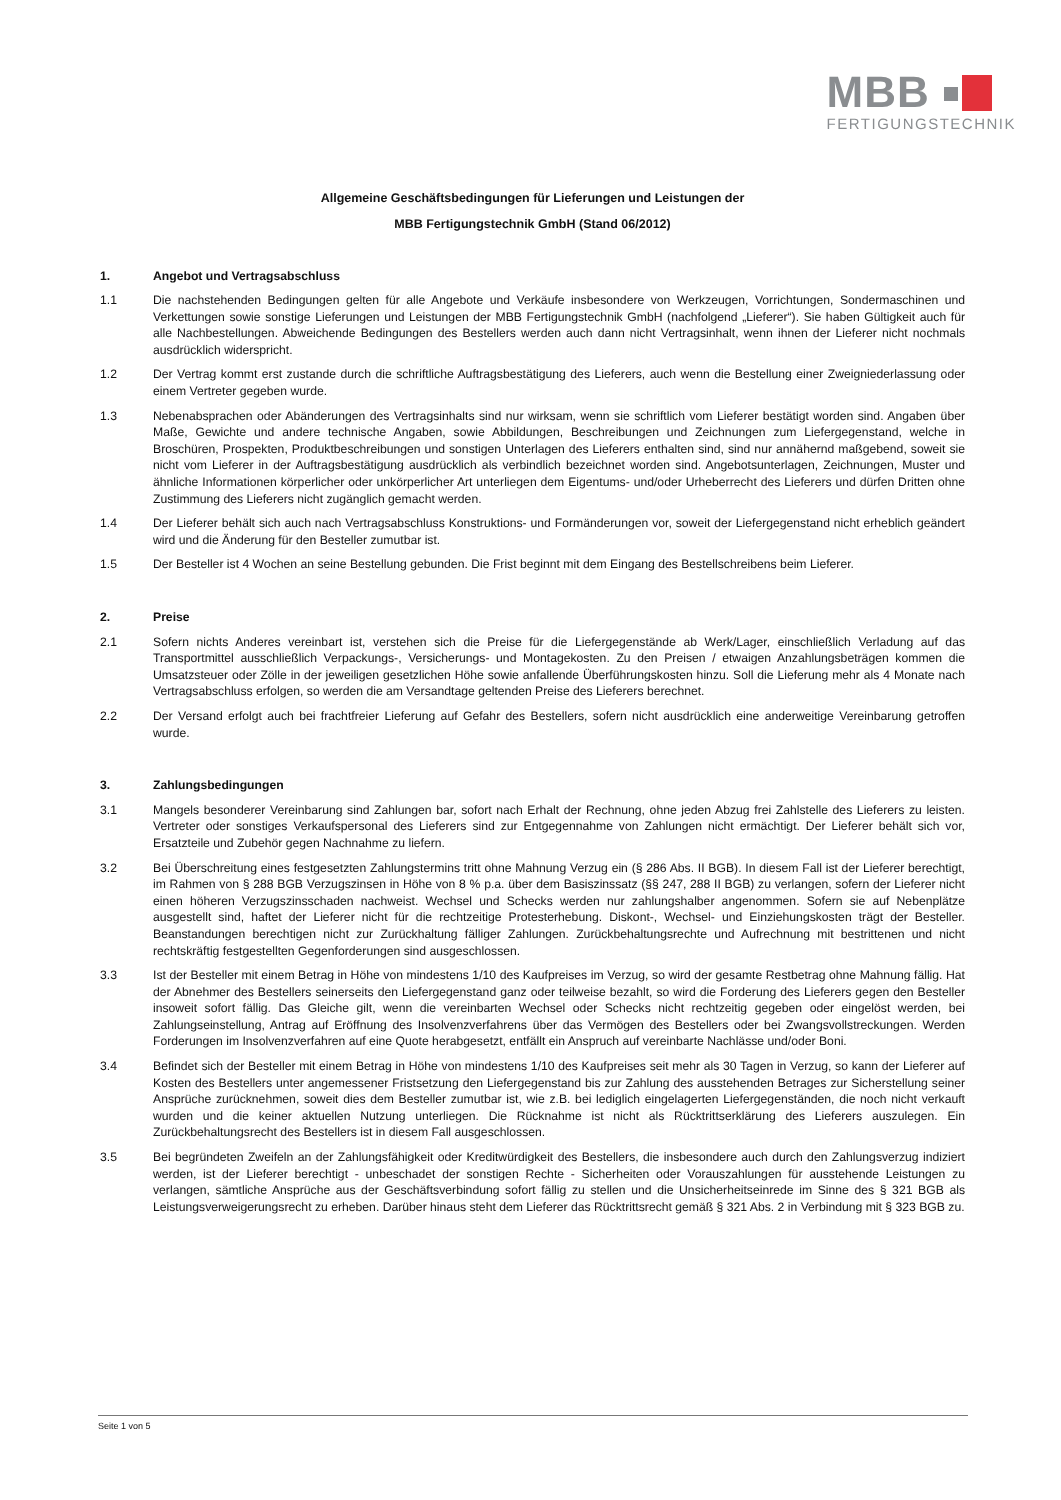MBB
FERTIGUNGSTECHNIK
Allgemeine Geschäftsbedingungen für Lieferungen und Leistungen der
MBB Fertigungstechnik GmbH (Stand 06/2012)
1. Angebot und Vertragsabschluss
1.1 Die nachstehenden Bedingungen gelten für alle Angebote und Verkäufe insbesondere von Werkzeugen, Vorrichtungen, Sondermaschinen und Verkettungen sowie sonstige Lieferungen und Leistungen der MBB Fertigungstechnik GmbH (nachfolgend „Lieferer“). Sie haben Gültigkeit auch für alle Nachbestellungen. Abweichende Bedingungen des Bestellers werden auch dann nicht Vertragsinhalt, wenn ihnen der Lieferer nicht nochmals ausdrücklich widerspricht.
1.2 Der Vertrag kommt erst zustande durch die schriftliche Auftragsbestätigung des Lieferers, auch wenn die Bestellung einer Zweigniederlassung oder einem Vertreter gegeben wurde.
1.3 Nebenabsprachen oder Abänderungen des Vertragsinhalts sind nur wirksam, wenn sie schriftlich vom Lieferer bestätigt worden sind. Angaben über Maße, Gewichte und andere technische Angaben, sowie Abbildungen, Beschreibungen und Zeichnungen zum Liefergegenstand, welche in Broschüren, Prospekten, Produktbeschreibungen und sonstigen Unterlagen des Lieferers enthalten sind, sind nur annähernd maßgebend, soweit sie nicht vom Lieferer in der Auftragsbestätigung ausdrücklich als verbindlich bezeichnet worden sind. Angebotsunterlagen, Zeichnungen, Muster und ähnliche Informationen körperlicher oder unkörperlicher Art unterliegen dem Eigentums- und/oder Urheberrecht des Lieferers und dürfen Dritten ohne Zustimmung des Lieferers nicht zugänglich gemacht werden.
1.4 Der Lieferer behält sich auch nach Vertragsabschluss Konstruktions- und Formänderungen vor, soweit der Liefergegenstand nicht erheblich geändert wird und die Änderung für den Besteller zumutbar ist.
1.5 Der Besteller ist 4 Wochen an seine Bestellung gebunden. Die Frist beginnt mit dem Eingang des Bestellschreibens beim Lieferer.
2. Preise
2.1 Sofern nichts Anderes vereinbart ist, verstehen sich die Preise für die Liefergegenstände ab Werk/Lager, einschließlich Verladung auf das Transportmittel ausschließlich Verpackungs-, Versicherungs- und Montagekosten. Zu den Preisen / etwaigen Anzahlungsbeträgen kommen die Umsatzsteuer oder Zölle in der jeweiligen gesetzlichen Höhe sowie anfallende Überführungskosten hinzu. Soll die Lieferung mehr als 4 Monate nach Vertragsabschluss erfolgen, so werden die am Versandtage geltenden Preise des Lieferers berechnet.
2.2 Der Versand erfolgt auch bei frachtfreier Lieferung auf Gefahr des Bestellers, sofern nicht ausdrücklich eine anderweitige Vereinbarung getroffen wurde.
3. Zahlungsbedingungen
3.1 Mangels besonderer Vereinbarung sind Zahlungen bar, sofort nach Erhalt der Rechnung, ohne jeden Abzug frei Zahlstelle des Lieferers zu leisten. Vertreter oder sonstiges Verkaufspersonal des Lieferers sind zur Entgegennahme von Zahlungen nicht ermächtigt. Der Lieferer behält sich vor, Ersatzteile und Zubehör gegen Nachnahme zu liefern.
3.2 Bei Überschreitung eines festgesetzten Zahlungstermins tritt ohne Mahnung Verzug ein (§ 286 Abs. II BGB). In diesem Fall ist der Lieferer berechtigt, im Rahmen von § 288 BGB Verzugszinsen in Höhe von 8 % p.a. über dem Basiszinssatz (§§ 247, 288 II BGB) zu verlangen, sofern der Lieferer nicht einen höheren Verzugszinsschaden nachweist. Wechsel und Schecks werden nur zahlungshalber angenommen. Sofern sie auf Nebenplätze ausgestellt sind, haftet der Lieferer nicht für die rechtzeitige Protesterhebung. Diskont-, Wechsel- und Einziehungskosten trägt der Besteller. Beanstandungen berechtigen nicht zur Zurückhaltung fälliger Zahlungen. Zurückbehaltungsrechte und Aufrechnung mit bestrittenen und nicht rechtskräftig festgestellten Gegenforderungen sind ausgeschlossen.
3.3 Ist der Besteller mit einem Betrag in Höhe von mindestens 1/10 des Kaufpreises im Verzug, so wird der gesamte Restbetrag ohne Mahnung fällig. Hat der Abnehmer des Bestellers seinerseits den Liefergegenstand ganz oder teilweise bezahlt, so wird die Forderung des Lieferers gegen den Besteller insoweit sofort fällig. Das Gleiche gilt, wenn die vereinbarten Wechsel oder Schecks nicht rechtzeitig gegeben oder eingelöst werden, bei Zahlungseinstellung, Antrag auf Eröffnung des Insolvenzverfahrens über das Vermögen des Bestellers oder bei Zwangsvollstreckungen. Werden Forderungen im Insolvenzverfahren auf eine Quote herabgesetzt, entfällt ein Anspruch auf vereinbarte Nachlässe und/oder Boni.
3.4 Befindet sich der Besteller mit einem Betrag in Höhe von mindestens 1/10 des Kaufpreises seit mehr als 30 Tagen in Verzug, so kann der Lieferer auf Kosten des Bestellers unter angemessener Fristsetzung den Liefergegenstand bis zur Zahlung des ausstehenden Betrages zur Sicherstellung seiner Ansprüche zurücknehmen, soweit dies dem Besteller zumutbar ist, wie z.B. bei lediglich eingelagerten Liefergegenständen, die noch nicht verkauft wurden und die keiner aktuellen Nutzung unterliegen. Die Rücknahme ist nicht als Rücktrittserklärung des Lieferers auszulegen. Ein Zurückbehaltungsrecht des Bestellers ist in diesem Fall ausgeschlossen.
3.5 Bei begründeten Zweifeln an der Zahlungsfähigkeit oder Kreditwürdigkeit des Bestellers, die insbesondere auch durch den Zahlungsverzug indiziert werden, ist der Lieferer berechtigt - unbeschadet der sonstigen Rechte - Sicherheiten oder Vorauszahlungen für ausstehende Leistungen zu verlangen, sämtliche Ansprüche aus der Geschäftsverbindung sofort fällig zu stellen und die Unsicherheitseinrede im Sinne des § 321 BGB als Leistungsverweigerungsrecht zu erheben. Darüber hinaus steht dem Lieferer das Rücktrittsrecht gemäß § 321 Abs. 2 in Verbindung mit § 323 BGB zu.
Seite 1 von 5